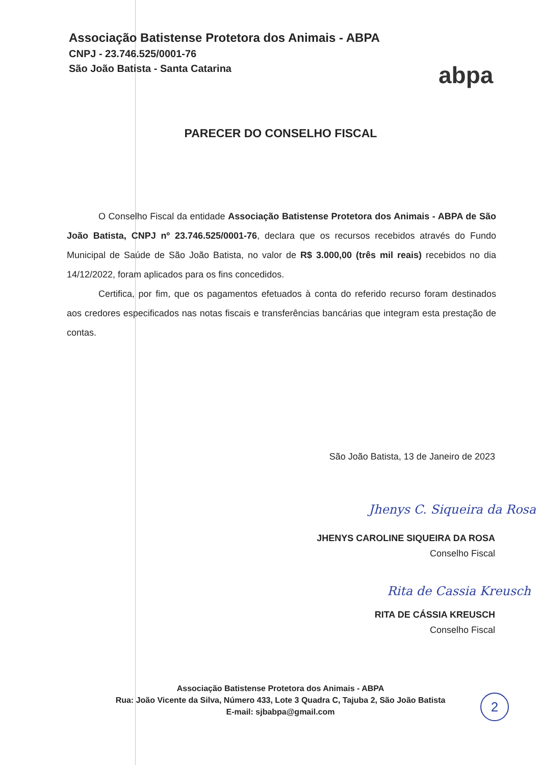Associação Batistense Protetora dos Animais - ABPA
CNPJ - 23.746.525/0001-76
São João Batista - Santa Catarina
abpa
PARECER DO CONSELHO FISCAL
O Conselho Fiscal da entidade Associação Batistense Protetora dos Animais - ABPA de São João Batista, CNPJ nº 23.746.525/0001-76, declara que os recursos recebidos através do Fundo Municipal de Saúde de São João Batista, no valor de R$ 3.000,00 (três mil reais) recebidos no dia 14/12/2022, foram aplicados para os fins concedidos.
Certifica, por fim, que os pagamentos efetuados à conta do referido recurso foram destinados aos credores especificados nas notas fiscais e transferências bancárias que integram esta prestação de contas.
São João Batista, 13 de Janeiro de 2023
Jhenys C. Siqueira da Rosa
JHENYS CAROLINE SIQUEIRA DA ROSA
Conselho Fiscal
Rita de Cassia Kreusch
RITA DE CÁSSIA KREUSCH
Conselho Fiscal
Associação Batistense Protetora dos Animais - ABPA
Rua: João Vicente da Silva, Número 433, Lote 3 Quadra C, Tajuba 2, São João Batista
E-mail: sjbabpa@gmail.com
2